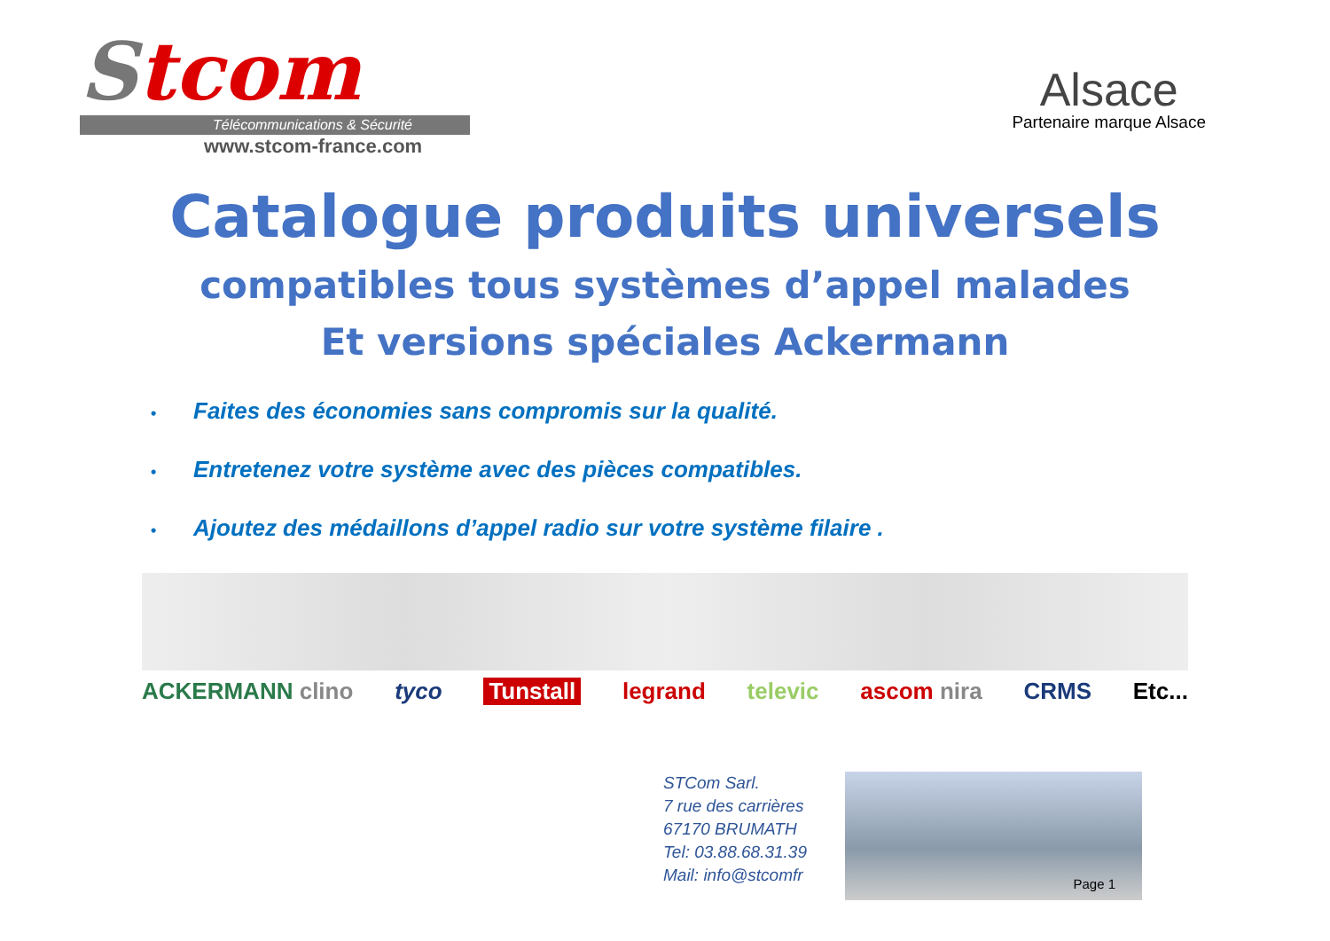Stcom
Télécommunications & Sécurité
www.stcom-france.com
Alsace
Partenaire marque Alsace
Catalogue produits universels
compatibles tous systèmes d’appel malades
Et versions spéciales Ackermann
• Faites des économies sans compromis sur la qualité.
• Entretenez votre système avec des pièces compatibles.
• Ajoutez des médaillons d’appel radio sur votre système filaire .
ACKERMANN clino tyco Tunstall legrand televic ascom nira CRMS Etc...
STCom Sarl.
7 rue des carrières
67170 BRUMATH
Tel: 03.88.68.31.39
Mail: info@stcomfr
Page 1